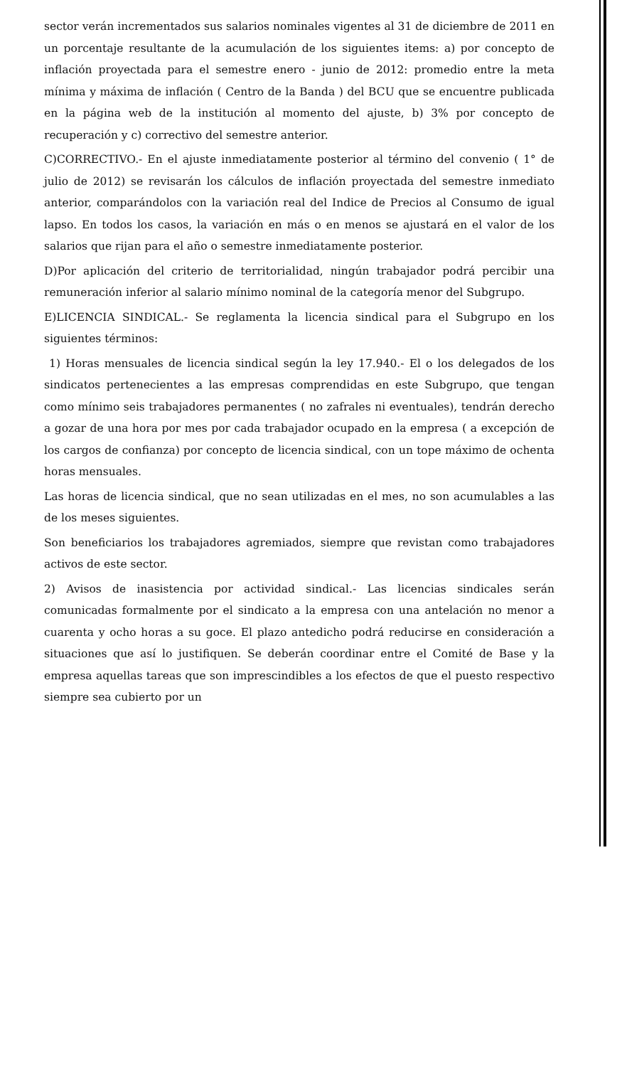sector verán incrementados sus salarios nominales vigentes al 31 de diciembre de 2011 en un porcentaje resultante de la acumulación de los siguientes items: a) por concepto de inflación proyectada para el semestre enero - junio de 2012: promedio entre la meta mínima y máxima de inflación ( Centro de la Banda ) del BCU que se encuentre publicada en la página web de la institución al momento del ajuste, b) 3% por concepto de recuperación y c) correctivo del semestre anterior.
C)CORRECTIVO.- En el ajuste inmediatamente posterior al término del convenio ( 1° de julio de 2012) se revisarán los cálculos de inflación proyectada del semestre inmediato anterior, comparándolos con la variación real del Indice de Precios al Consumo de igual lapso. En todos los casos, la variación en más o en menos se ajustará en el valor de los salarios que rijan para el año o semestre inmediatamente posterior.
D)Por aplicación del criterio de territorialidad, ningún trabajador podrá percibir una remuneración inferior al salario mínimo nominal de la categoría menor del Subgrupo.
E)LICENCIA SINDICAL.- Se reglamenta la licencia sindical para el Subgrupo en los siguientes términos:
1) Horas mensuales de licencia sindical según la ley 17.940.- El o los delegados de los sindicatos pertenecientes a las empresas comprendidas en este Subgrupo, que tengan como mínimo seis trabajadores permanentes ( no zafrales ni eventuales), tendrán derecho a gozar de una hora por mes por cada trabajador ocupado en la empresa ( a excepción de los cargos de confianza) por concepto de licencia sindical, con un tope máximo de ochenta horas mensuales.
Las horas de licencia sindical, que no sean utilizadas en el mes, no son acumulables a las de los meses siguientes.
Son beneficiarios los trabajadores agremiados, siempre que revistan como trabajadores activos de este sector.
2) Avisos de inasistencia por actividad sindical.- Las licencias sindicales serán comunicadas formalmente por el sindicato a la empresa con una antelación no menor a cuarenta y ocho horas a su goce. El plazo antedicho podrá reducirse en consideración a situaciones que así lo justifiquen. Se deberán coordinar entre el Comité de Base y la empresa aquellas tareas que son imprescindibles a los efectos de que el puesto respectivo siempre sea cubierto por un